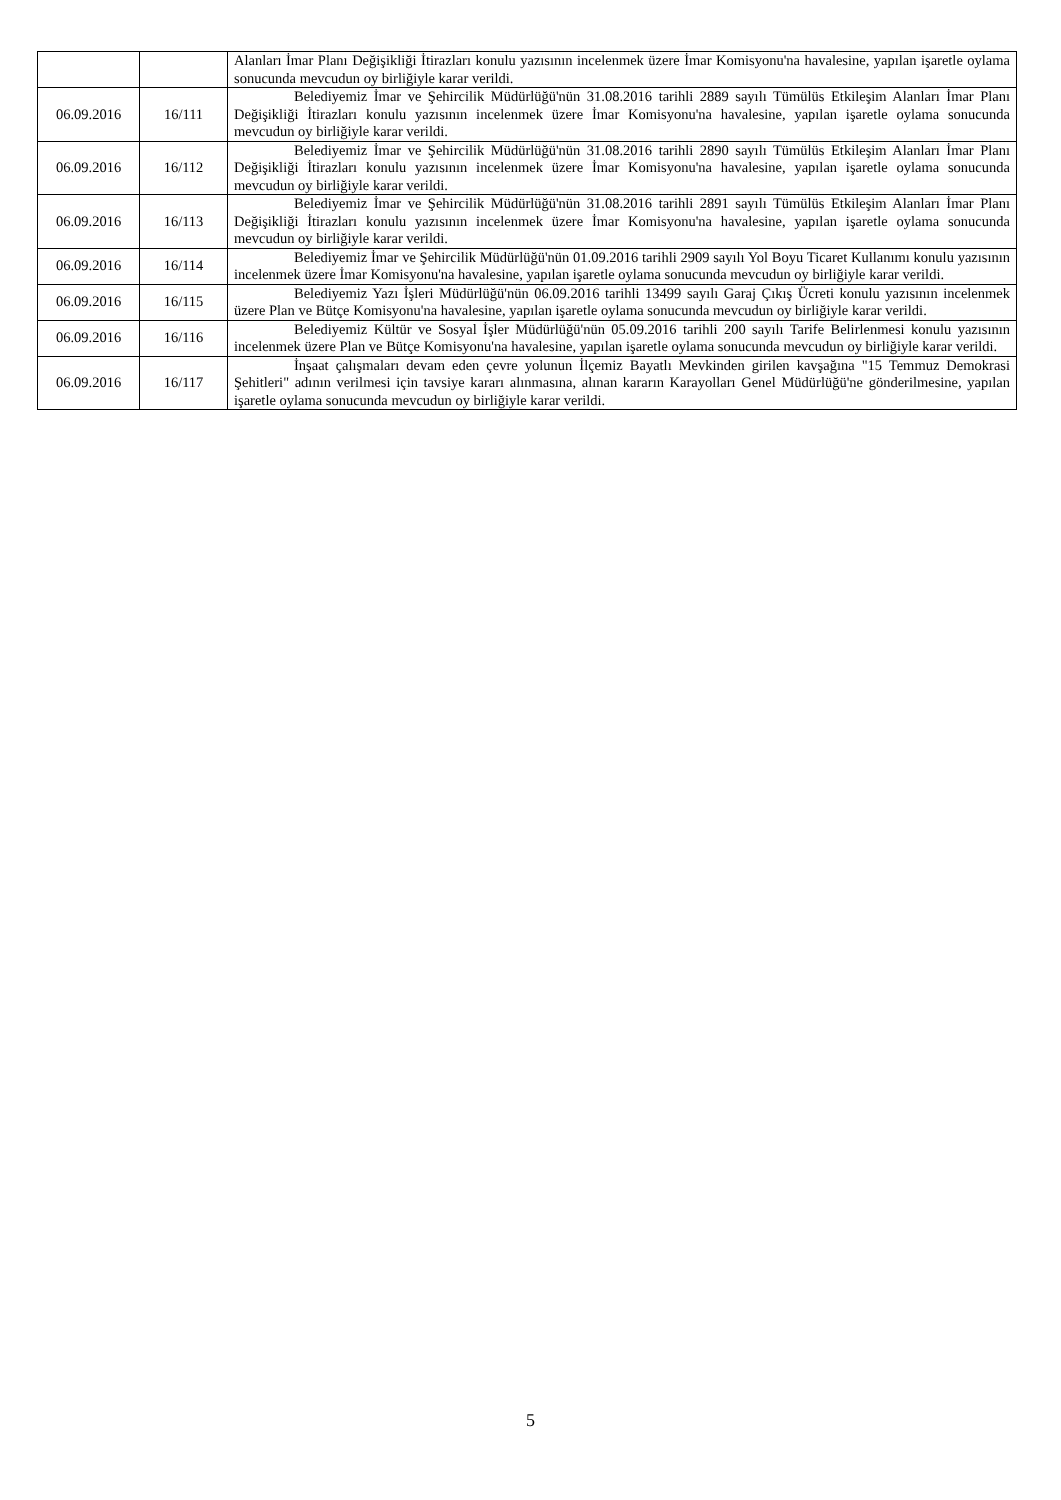| | | Alanları İmar Planı Değişikliği İtirazları konulu yazısının incelenmek üzere İmar Komisyonu'na havalesine, yapılan işaretle oylama sonucunda mevcudun oy birliğiyle karar verildi. |
| 06.09.2016 | 16/111 | Belediyemiz İmar ve Şehircilik Müdürlüğü'nün 31.08.2016 tarihli 2889 sayılı Tümülüs Etkileşim Alanları İmar Planı Değişikliği İtirazları konulu yazısının incelenmek üzere İmar Komisyonu'na havalesine, yapılan işaretle oylama sonucunda mevcudun oy birliğiyle karar verildi. |
| 06.09.2016 | 16/112 | Belediyemiz İmar ve Şehircilik Müdürlüğü'nün 31.08.2016 tarihli 2890 sayılı Tümülüs Etkileşim Alanları İmar Planı Değişikliği İtirazları konulu yazısının incelenmek üzere İmar Komisyonu'na havalesine, yapılan işaretle oylama sonucunda mevcudun oy birliğiyle karar verildi. |
| 06.09.2016 | 16/113 | Belediyemiz İmar ve Şehircilik Müdürlüğü'nün 31.08.2016 tarihli 2891 sayılı Tümülüs Etkileşim Alanları İmar Planı Değişikliği İtirazları konulu yazısının incelenmek üzere İmar Komisyonu'na havalesine, yapılan işaretle oylama sonucunda mevcudun oy birliğiyle karar verildi. |
| 06.09.2016 | 16/114 | Belediyemiz İmar ve Şehircilik Müdürlüğü'nün 01.09.2016 tarihli 2909 sayılı Yol Boyu Ticaret Kullanımı konulu yazısının incelenmek üzere İmar Komisyonu'na havalesine, yapılan işaretle oylama sonucunda mevcudun oy birliğiyle karar verildi. |
| 06.09.2016 | 16/115 | Belediyemiz Yazı İşleri Müdürlüğü'nün 06.09.2016 tarihli 13499 sayılı Garaj Çıkış Ücreti konulu yazısının incelenmek üzere Plan ve Bütçe Komisyonu'na havalesine, yapılan işaretle oylama sonucunda mevcudun oy birliğiyle karar verildi. |
| 06.09.2016 | 16/116 | Belediyemiz Kültür ve Sosyal İşler Müdürlüğü'nün 05.09.2016 tarihli 200 sayılı Tarife Belirlenmesi konulu yazısının incelenmek üzere Plan ve Bütçe Komisyonu'na havalesine, yapılan işaretle oylama sonucunda mevcudun oy birliğiyle karar verildi. |
| 06.09.2016 | 16/117 | İnşaat çalışmaları devam eden çevre yolunun İlçemiz Bayatlı Mevkinden girilen kavşağına "15 Temmuz Demokrasi Şehitleri" adının verilmesi için tavsiye kararı alınmasına, alınan kararın Karayolları Genel Müdürlüğü'ne gönderilmesine, yapılan işaretle oylama sonucunda mevcudun oy birliğiyle karar verildi. |
5